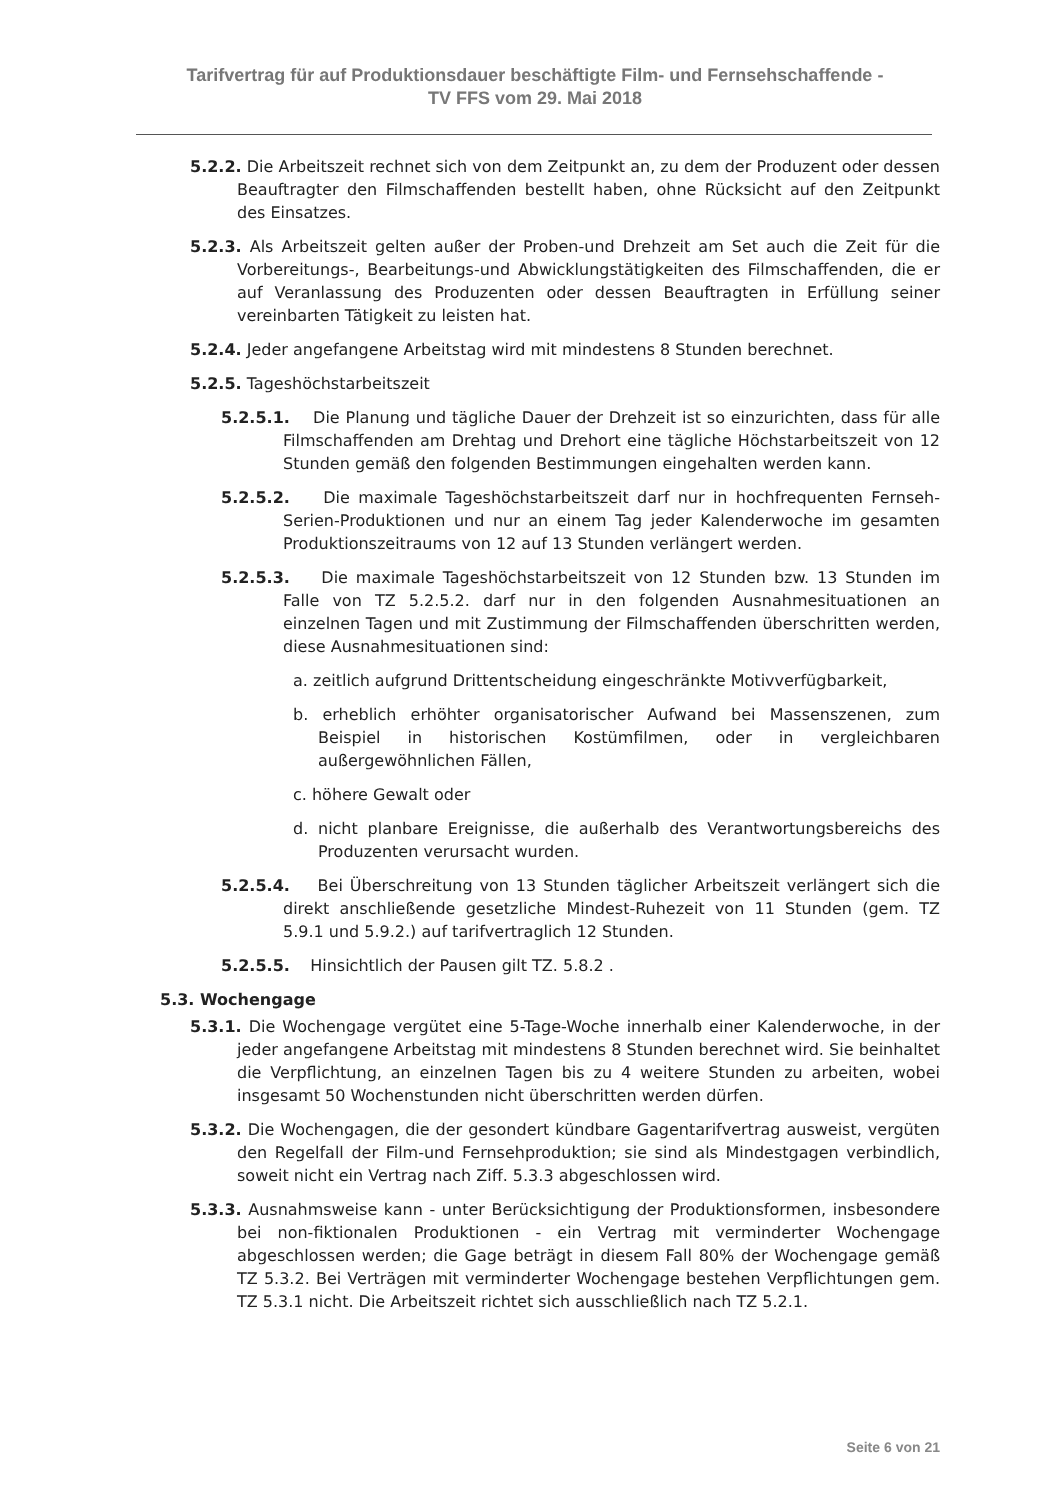Tarifvertrag für auf Produktionsdauer beschäftigte Film- und Fernsehschaffende -
TV FFS vom 29. Mai 2018
5.2.2. Die Arbeitszeit rechnet sich von dem Zeitpunkt an, zu dem der Produzent oder dessen Beauftragter den Filmschaffenden bestellt haben, ohne Rücksicht auf den Zeitpunkt des Einsatzes.
5.2.3. Als Arbeitszeit gelten außer der Proben-und Drehzeit am Set auch die Zeit für die Vorbereitungs-, Bearbeitungs-und Abwicklungstätigkeiten des Filmschaffenden, die er auf Veranlassung des Produzenten oder dessen Beauftragten in Erfüllung seiner vereinbarten Tätigkeit zu leisten hat.
5.2.4. Jeder angefangene Arbeitstag wird mit mindestens 8 Stunden berechnet.
5.2.5. Tageshöchstarbeitszeit
5.2.5.1. Die Planung und tägliche Dauer der Drehzeit ist so einzurichten, dass für alle Filmschaffenden am Drehtag und Drehort eine tägliche Höchstarbeitszeit von 12 Stunden gemäß den folgenden Bestimmungen eingehalten werden kann.
5.2.5.2. Die maximale Tageshöchstarbeitszeit darf nur in hochfrequenten Fernseh-Serien-Produktionen und nur an einem Tag jeder Kalenderwoche im gesamten Produktionszeitraums von 12 auf 13 Stunden verlängert werden.
5.2.5.3. Die maximale Tageshöchstarbeitszeit von 12 Stunden bzw. 13 Stunden im Falle von TZ 5.2.5.2. darf nur in den folgenden Ausnahmesituationen an einzelnen Tagen und mit Zustimmung der Filmschaffenden überschritten werden, diese Ausnahmesituationen sind:
a. zeitlich aufgrund Drittentscheidung eingeschränkte Motivverfügbarkeit,
b. erheblich erhöhter organisatorischer Aufwand bei Massenszenen, zum Beispiel in historischen Kostümfilmen, oder in vergleichbaren außergewöhnlichen Fällen,
c. höhere Gewalt oder
d. nicht planbare Ereignisse, die außerhalb des Verantwortungsbereichs des Produzenten verursacht wurden.
5.2.5.4. Bei Überschreitung von 13 Stunden täglicher Arbeitszeit verlängert sich die direkt anschließende gesetzliche Mindest-Ruhezeit von 11 Stunden (gem. TZ 5.9.1 und 5.9.2.) auf tarifvertraglich 12 Stunden.
5.2.5.5. Hinsichtlich der Pausen gilt TZ. 5.8.2 .
5.3. Wochengage
5.3.1. Die Wochengage vergütet eine 5-Tage-Woche innerhalb einer Kalenderwoche, in der jeder angefangene Arbeitstag mit mindestens 8 Stunden berechnet wird. Sie beinhaltet die Verpflichtung, an einzelnen Tagen bis zu 4 weitere Stunden zu arbeiten, wobei insgesamt 50 Wochenstunden nicht überschritten werden dürfen.
5.3.2. Die Wochengagen, die der gesondert kündbare Gagentarifvertrag ausweist, vergüten den Regelfall der Film-und Fernsehproduktion; sie sind als Mindestgagen verbindlich, soweit nicht ein Vertrag nach Ziff. 5.3.3 abgeschlossen wird.
5.3.3. Ausnahmsweise kann - unter Berücksichtigung der Produktionsformen, insbesondere bei non-fiktionalen Produktionen - ein Vertrag mit verminderter Wochengage abgeschlossen werden; die Gage beträgt in diesem Fall 80% der Wochengage gemäß TZ 5.3.2. Bei Verträgen mit verminderter Wochengage bestehen Verpflichtungen gem. TZ 5.3.1 nicht. Die Arbeitszeit richtet sich ausschließlich nach TZ 5.2.1.
Seite 6 von 21